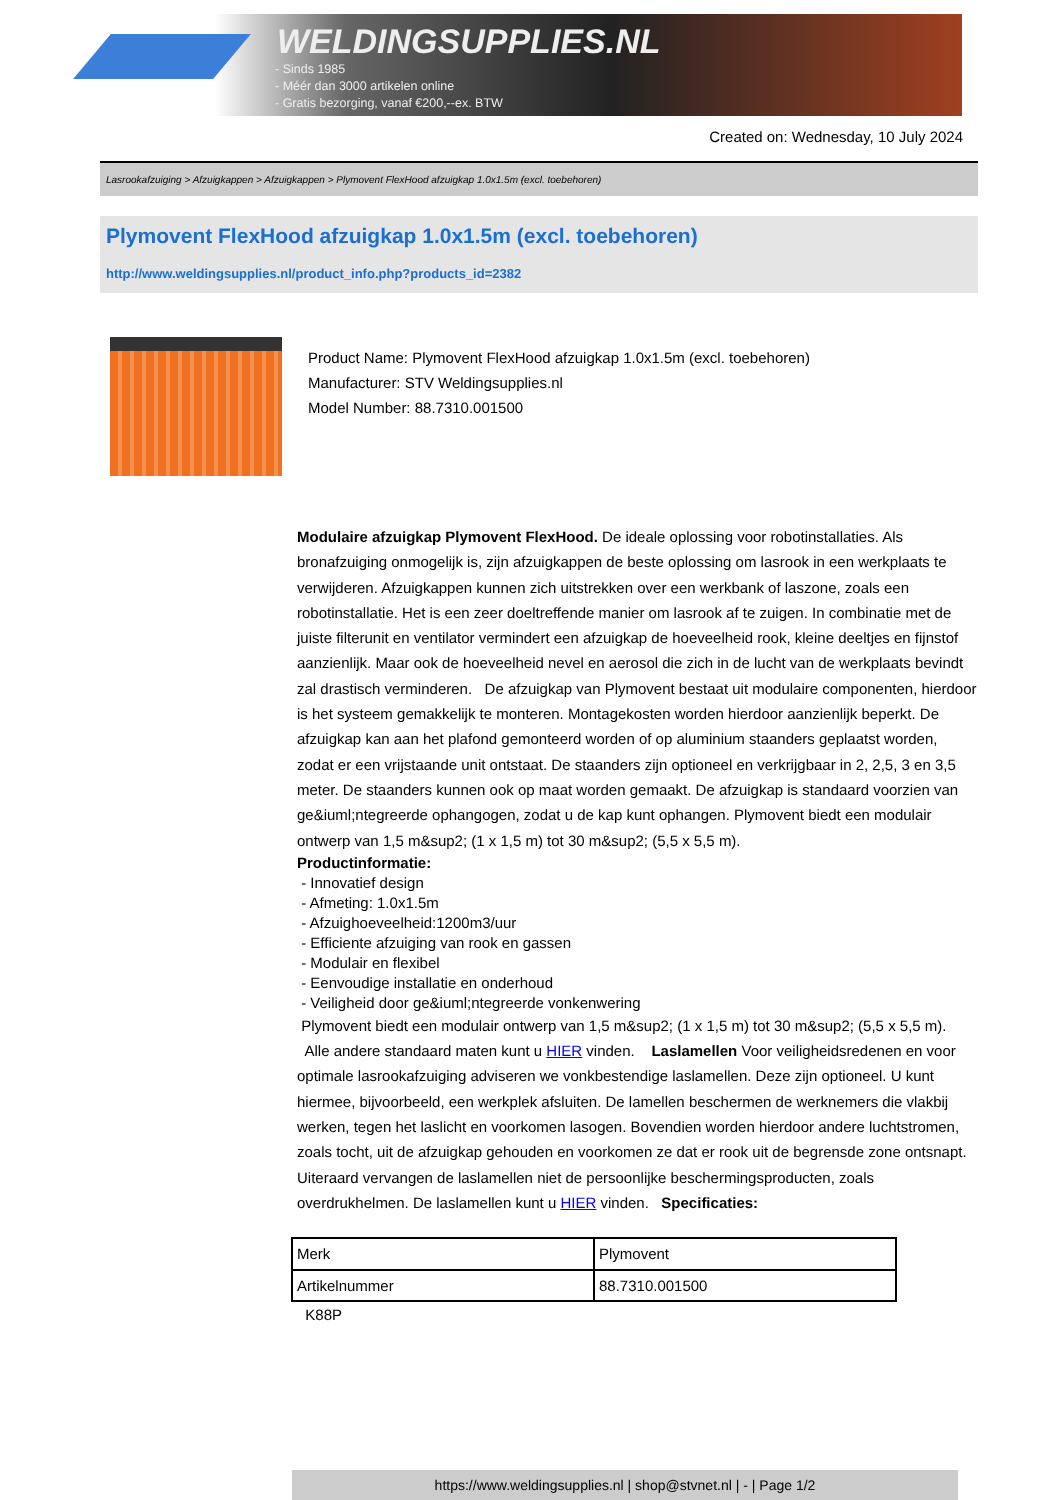WELDINGSUPPLIES.NL
- Sinds 1985
- Méér dan 3000 artikelen online
- Gratis bezorging, vanaf €200,--ex. BTW
Created on: Wednesday, 10 July 2024
Lasrookafzuiging > Afzuigkappen > Afzuigkappen > Plymovent FlexHood afzuigkap 1.0x1.5m (excl. toebehoren)
Plymovent FlexHood afzuigkap 1.0x1.5m (excl. toebehoren)
http://www.weldingsupplies.nl/product_info.php?products_id=2382
Product Name: Plymovent FlexHood afzuigkap 1.0x1.5m (excl. toebehoren)
Manufacturer: STV Weldingsupplies.nl
Model Number: 88.7310.001500
Modulaire afzuigkap Plymovent FlexHood. De ideale oplossing voor robotinstallaties. Als bronafzuiging onmogelijk is, zijn afzuigkappen de beste oplossing om lasrook in een werkplaats te verwijderen. Afzuigkappen kunnen zich uitstrekken over een werkbank of laszone, zoals een robotinstallatie. Het is een zeer doeltreffende manier om lasrook af te zuigen. In combinatie met de juiste filterunit en ventilator vermindert een afzuigkap de hoeveelheid rook, kleine deeltjes en fijnstof aanzienlijk. Maar ook de hoeveelheid nevel en aerosol die zich in de lucht van de werkplaats bevindt zal drastisch verminderen. De afzuigkap van Plymovent bestaat uit modulaire componenten, hierdoor is het systeem gemakkelijk te monteren. Montagekosten worden hierdoor aanzienlijk beperkt. De afzuigkap kan aan het plafond gemonteerd worden of op aluminium staanders geplaatst worden, zodat er een vrijstaande unit ontstaat. De staanders zijn optioneel en verkrijgbaar in 2, 2,5, 3 en 3,5 meter. De staanders kunnen ook op maat worden gemaakt. De afzuigkap is standaard voorzien van ge&iuml;ntegreerde ophangogen, zodat u de kap kunt ophangen. Plymovent biedt een modulair ontwerp van 1,5 m&sup2; (1 x 1,5 m) tot 30 m&sup2; (5,5 x 5,5 m).
Productinformatie:
- Innovatief design
- Afmeting: 1.0x1.5m
- Afzuighoeveelheid:1200m3/uur
- Efficiente afzuiging van rook en gassen
- Modulair en flexibel
- Eenvoudige installatie en onderhoud
- Veiligheid door ge&iuml;ntegreerde vonkenwering
Plymovent biedt een modulair ontwerp van 1,5 m&sup2; (1 x 1,5 m) tot 30 m&sup2; (5,5 x 5,5 m).
Alle andere standaard maten kunt u HIER vinden. Laslamellen Voor veiligheidsredenen en voor optimale lasrookafzuiging adviseren we vonkbestendige laslamellen. Deze zijn optioneel. U kunt hiermee, bijvoorbeeld, een werkplek afsluiten. De lamellen beschermen de werknemers die vlakbij werken, tegen het laslicht en voorkomen lasogen. Bovendien worden hierdoor andere luchtstromen, zoals tocht, uit de afzuigkap gehouden en voorkomen ze dat er rook uit de begrensde zone ontsnapt. Uiteraard vervangen de laslamellen niet de persoonlijke beschermingsproducten, zoals overdrukhelmen. De laslamellen kunt u HIER vinden. Specificaties:
| Merk | Plymovent |
| Artikelnummer | 88.7310.001500 |
K88P
https://www.weldingsupplies.nl | shop@stvnet.nl | - | Page 1/2